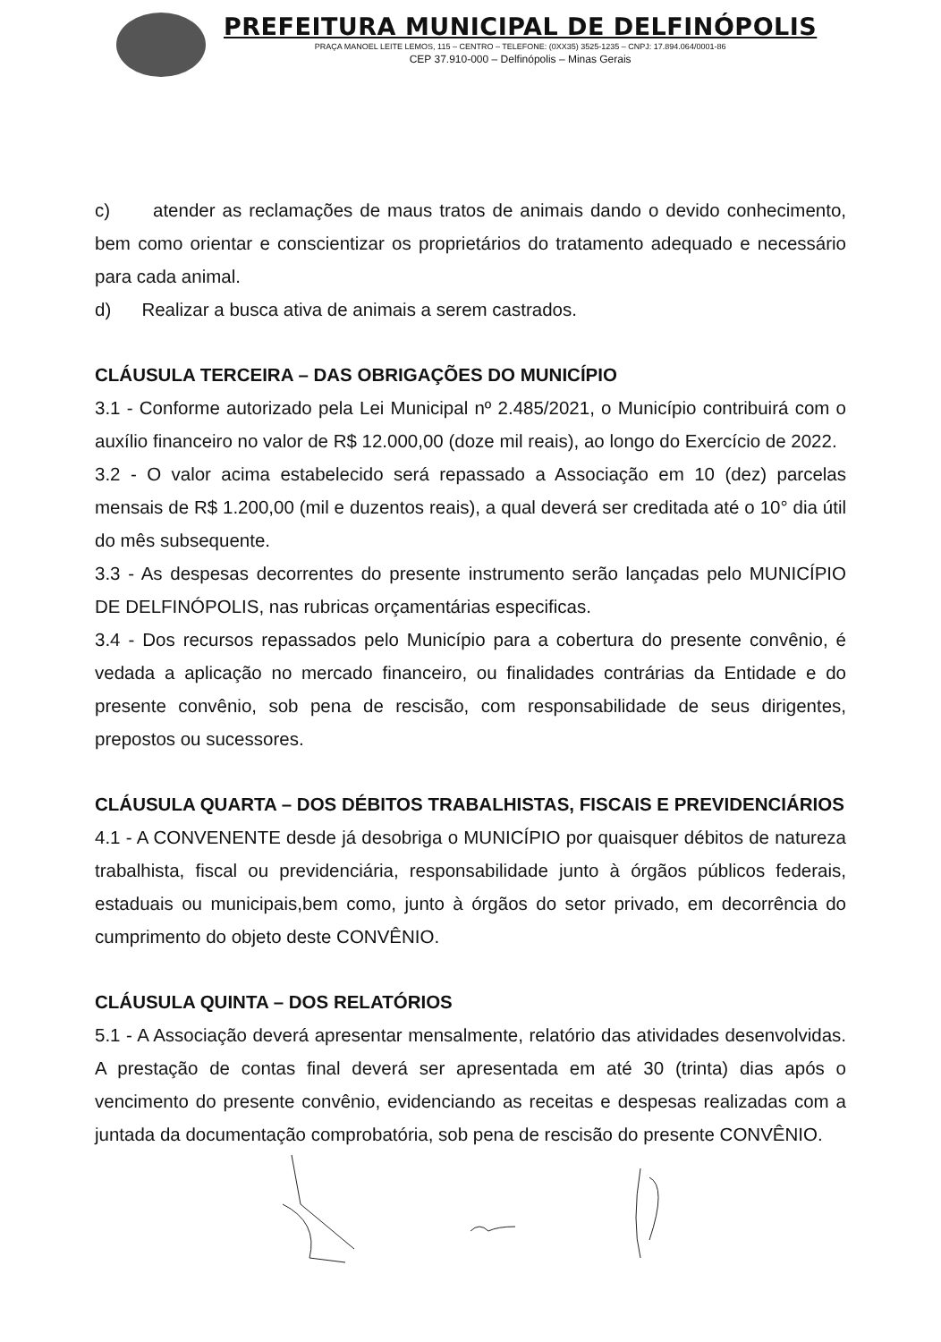PREFEITURA MUNICIPAL DE DELFINÓPOLIS
PRAÇA MANOEL LEITE LEMOS, 115 – CENTRO – TELEFONE: (0XX35) 3525-1235 – CNPJ: 17.894.064/0001-86
CEP 37.910-000 – Delfinópolis – Minas Gerais
c) atender as reclamações de maus tratos de animais dando o devido conhecimento, bem como orientar e conscientizar os proprietários do tratamento adequado e necessário para cada animal.
d) Realizar a busca ativa de animais a serem castrados.
CLÁUSULA TERCEIRA – DAS OBRIGAÇÕES DO MUNICÍPIO
3.1 - Conforme autorizado pela Lei Municipal nº 2.485/2021, o Município contribuirá com o auxílio financeiro no valor de R$ 12.000,00 (doze mil reais), ao longo do Exercício de 2022.
3.2 - O valor acima estabelecido será repassado a Associação em 10 (dez) parcelas mensais de R$ 1.200,00 (mil e duzentos reais), a qual deverá ser creditada até o 10° dia útil do mês subsequente.
3.3 - As despesas decorrentes do presente instrumento serão lançadas pelo MUNICÍPIO DE DELFINÓPOLIS, nas rubricas orçamentárias especificas.
3.4 - Dos recursos repassados pelo Município para a cobertura do presente convênio, é vedada a aplicação no mercado financeiro, ou finalidades contrárias da Entidade e do presente convênio, sob pena de rescisão, com responsabilidade de seus dirigentes, prepostos ou sucessores.
CLÁUSULA QUARTA – DOS DÉBITOS TRABALHISTAS, FISCAIS E PREVIDENCIÁRIOS
4.1 - A CONVENENTE desde já desobriga o MUNICÍPIO por quaisquer débitos de natureza trabalhista, fiscal ou previdenciária, responsabilidade junto à órgãos públicos federais, estaduais ou municipais,bem como, junto à órgãos do setor privado, em decorrência do cumprimento do objeto deste CONVÊNIO.
CLÁUSULA QUINTA – DOS RELATÓRIOS
5.1 - A Associação deverá apresentar mensalmente, relatório das atividades desenvolvidas. A prestação de contas final deverá ser apresentada em até 30 (trinta) dias após o vencimento do presente convênio, evidenciando as receitas e despesas realizadas com a juntada da documentação comprobatória, sob pena de rescisão do presente CONVÊNIO.